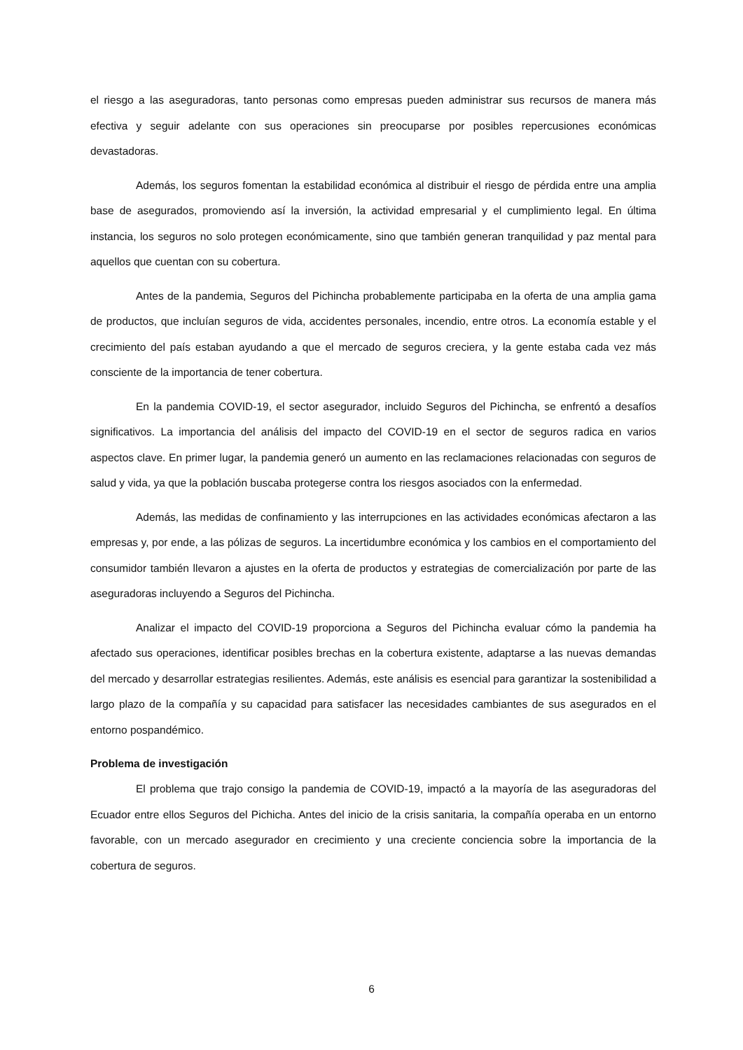el riesgo a las aseguradoras, tanto personas como empresas pueden administrar sus recursos de manera más efectiva y seguir adelante con sus operaciones sin preocuparse por posibles repercusiones económicas devastadoras.
Además, los seguros fomentan la estabilidad económica al distribuir el riesgo de pérdida entre una amplia base de asegurados, promoviendo así la inversión, la actividad empresarial y el cumplimiento legal. En última instancia, los seguros no solo protegen económicamente, sino que también generan tranquilidad y paz mental para aquellos que cuentan con su cobertura.
Antes de la pandemia, Seguros del Pichincha probablemente participaba en la oferta de una amplia gama de productos, que incluían seguros de vida, accidentes personales, incendio, entre otros. La economía estable y el crecimiento del país estaban ayudando a que el mercado de seguros creciera, y la gente estaba cada vez más consciente de la importancia de tener cobertura.
En la pandemia COVID-19, el sector asegurador, incluido Seguros del Pichincha, se enfrentó a desafíos significativos. La importancia del análisis del impacto del COVID-19 en el sector de seguros radica en varios aspectos clave. En primer lugar, la pandemia generó un aumento en las reclamaciones relacionadas con seguros de salud y vida, ya que la población buscaba protegerse contra los riesgos asociados con la enfermedad.
Además, las medidas de confinamiento y las interrupciones en las actividades económicas afectaron a las empresas y, por ende, a las pólizas de seguros. La incertidumbre económica y los cambios en el comportamiento del consumidor también llevaron a ajustes en la oferta de productos y estrategias de comercialización por parte de las aseguradoras incluyendo a Seguros del Pichincha.
Analizar el impacto del COVID-19 proporciona a Seguros del Pichincha evaluar cómo la pandemia ha afectado sus operaciones, identificar posibles brechas en la cobertura existente, adaptarse a las nuevas demandas del mercado y desarrollar estrategias resilientes. Además, este análisis es esencial para garantizar la sostenibilidad a largo plazo de la compañía y su capacidad para satisfacer las necesidades cambiantes de sus asegurados en el entorno pospandémico.
Problema de investigación
El problema que trajo consigo la pandemia de COVID-19, impactó a la mayoría de las aseguradoras del Ecuador entre ellos Seguros del Pichicha. Antes del inicio de la crisis sanitaria, la compañía operaba en un entorno favorable, con un mercado asegurador en crecimiento y una creciente conciencia sobre la importancia de la cobertura de seguros.
6